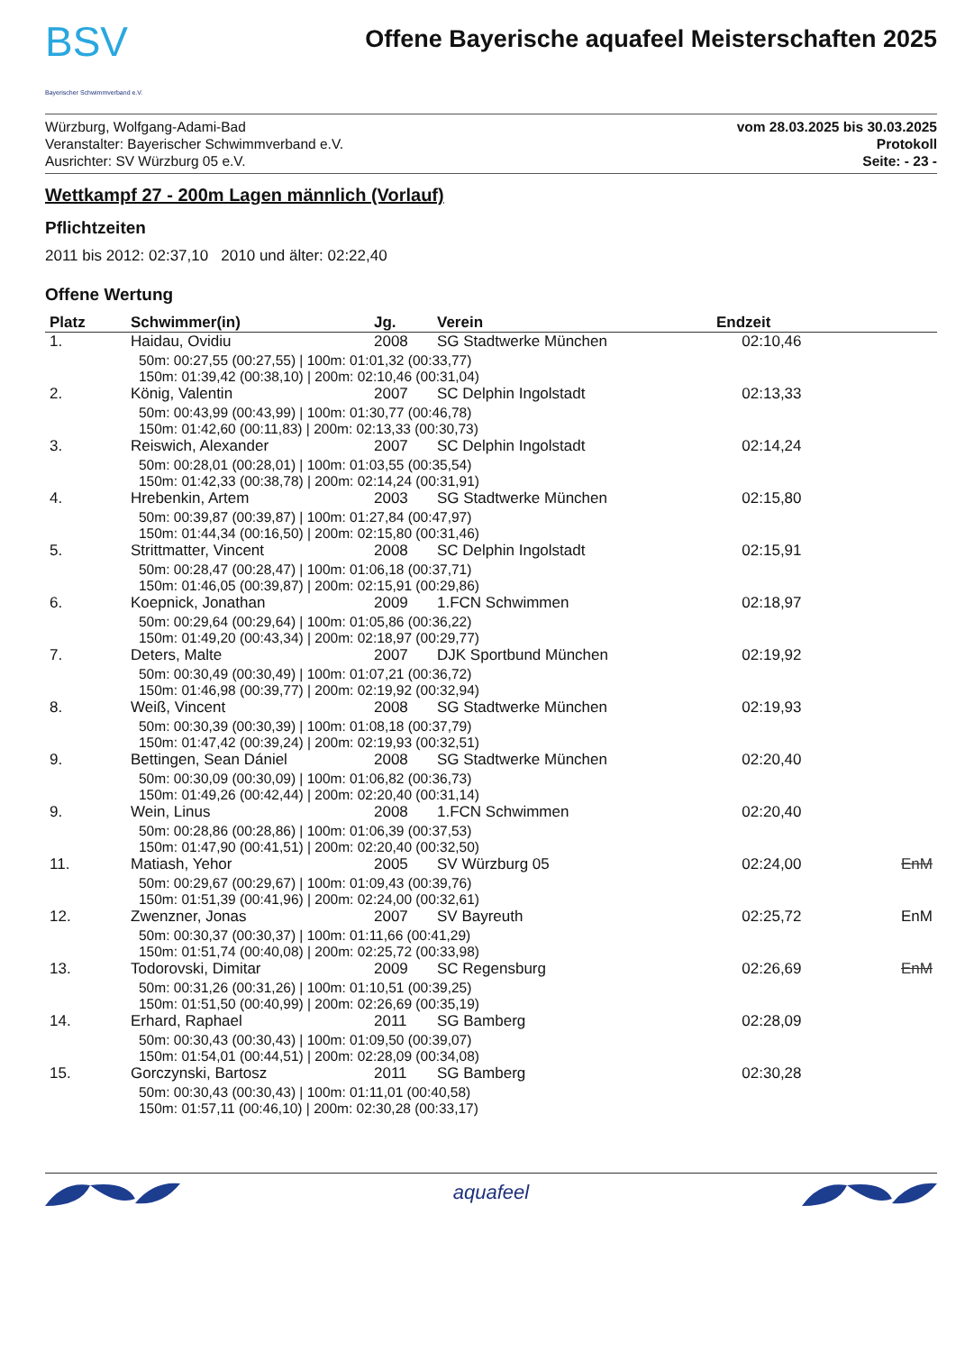BSV
Bayerischer Schwimmverband e.V.
Offene Bayerische aquafeel Meisterschaften 2025
Würzburg, Wolfgang-Adami-Bad
Veranstalter: Bayerischer Schwimmverband e.V.
Ausrichter: SV Würzburg 05 e.V.
vom 28.03.2025 bis 30.03.2025
Protokoll
Seite: - 23 -
Wettkampf 27 - 200m Lagen männlich (Vorlauf)
Pflichtzeiten
2011 bis 2012: 02:37,10 2010 und älter: 02:22,40
Offene Wertung
| Platz | Schwimmer(in) | Jg. | Verein | Endzeit | |
| --- | --- | --- | --- | --- | --- |
| 1. | Haidau, Ovidiu | 2008 | SG Stadtwerke München | 02:10,46 | |
| | 50m: 00:27,55 (00:27,55) / 100m: 01:01,32 (00:33,77) 150m: 01:39,42 (00:38,10) / 200m: 02:10,46 (00:31,04) | | | | |
| 2. | König, Valentin | 2007 | SC Delphin Ingolstadt | 02:13,33 | |
| | 50m: 00:43,99 (00:43,99) / 100m: 01:30,77 (00:46,78) 150m: 01:42,60 (00:11,83) / 200m: 02:13,33 (00:30,73) | | | | |
| 3. | Reiswich, Alexander | 2007 | SC Delphin Ingolstadt | 02:14,24 | |
| | 50m: 00:28,01 (00:28,01) / 100m: 01:03,55 (00:35,54) 150m: 01:42,33 (00:38,78) / 200m: 02:14,24 (00:31,91) | | | | |
| 4. | Hrebenkin, Artem | 2003 | SG Stadtwerke München | 02:15,80 | |
| | 50m: 00:39,87 (00:39,87) / 100m: 01:27,84 (00:47,97) 150m: 01:44,34 (00:16,50) / 200m: 02:15,80 (00:31,46) | | | | |
| 5. | Strittmatter, Vincent | 2008 | SC Delphin Ingolstadt | 02:15,91 | |
| | 50m: 00:28,47 (00:28,47) / 100m: 01:06,18 (00:37,71) 150m: 01:46,05 (00:39,87) / 200m: 02:15,91 (00:29,86) | | | | |
| 6. | Koepnick, Jonathan | 2009 | 1.FCN Schwimmen | 02:18,97 | |
| | 50m: 00:29,64 (00:29,64) / 100m: 01:05,86 (00:36,22) 150m: 01:49,20 (00:43,34) / 200m: 02:18,97 (00:29,77) | | | | |
| 7. | Deters, Malte | 2007 | DJK Sportbund München | 02:19,92 | |
| | 50m: 00:30,49 (00:30,49) / 100m: 01:07,21 (00:36,72) 150m: 01:46,98 (00:39,77) / 200m: 02:19,92 (00:32,94) | | | | |
| 8. | Weiß, Vincent | 2008 | SG Stadtwerke München | 02:19,93 | |
| | 50m: 00:30,39 (00:30,39) / 100m: 01:08,18 (00:37,79) 150m: 01:47,42 (00:39,24) / 200m: 02:19,93 (00:32,51) | | | | |
| 9. | Bettingen, Sean Dániel | 2008 | SG Stadtwerke München | 02:20,40 | |
| | 50m: 00:30,09 (00:30,09) / 100m: 01:06,82 (00:36,73) 150m: 01:49,26 (00:42,44) / 200m: 02:20,40 (00:31,14) | | | | |
| 9. | Wein, Linus | 2008 | 1.FCN Schwimmen | 02:20,40 | |
| | 50m: 00:28,86 (00:28,86) / 100m: 01:06,39 (00:37,53) 150m: 01:47,90 (00:41,51) / 200m: 02:20,40 (00:32,50) | | | | |
| 11. | Matiash, Yehor | 2005 | SV Würzburg 05 | 02:24,00 | EnM |
| | 50m: 00:29,67 (00:29,67) / 100m: 01:09,43 (00:39,76) 150m: 01:51,39 (00:41,96) / 200m: 02:24,00 (00:32,61) | | | | |
| 12. | Zwenzner, Jonas | 2007 | SV Bayreuth | 02:25,72 | EnM |
| | 50m: 00:30,37 (00:30,37) / 100m: 01:11,66 (00:41,29) 150m: 01:51,74 (00:40,08) / 200m: 02:25,72 (00:33,98) | | | | |
| 13. | Todorovski, Dimitar | 2009 | SC Regensburg | 02:26,69 | EnM |
| | 50m: 00:31,26 (00:31,26) / 100m: 01:10,51 (00:39,25) 150m: 01:51,50 (00:40,99) / 200m: 02:26,69 (00:35,19) | | | | |
| 14. | Erhard, Raphael | 2011 | SG Bamberg | 02:28,09 | |
| | 50m: 00:30,43 (00:30,43) / 100m: 01:09,50 (00:39,07) 150m: 01:54,01 (00:44,51) / 200m: 02:28,09 (00:34,08) | | | | |
| 15. | Gorczynski, Bartosz | 2011 | SG Bamberg | 02:30,28 | |
| | 50m: 00:30,43 (00:30,43) / 100m: 01:11,01 (00:40,58) 150m: 01:57,11 (00:46,10) / 200m: 02:30,28 (00:33,17) | | | | |
aquafeel